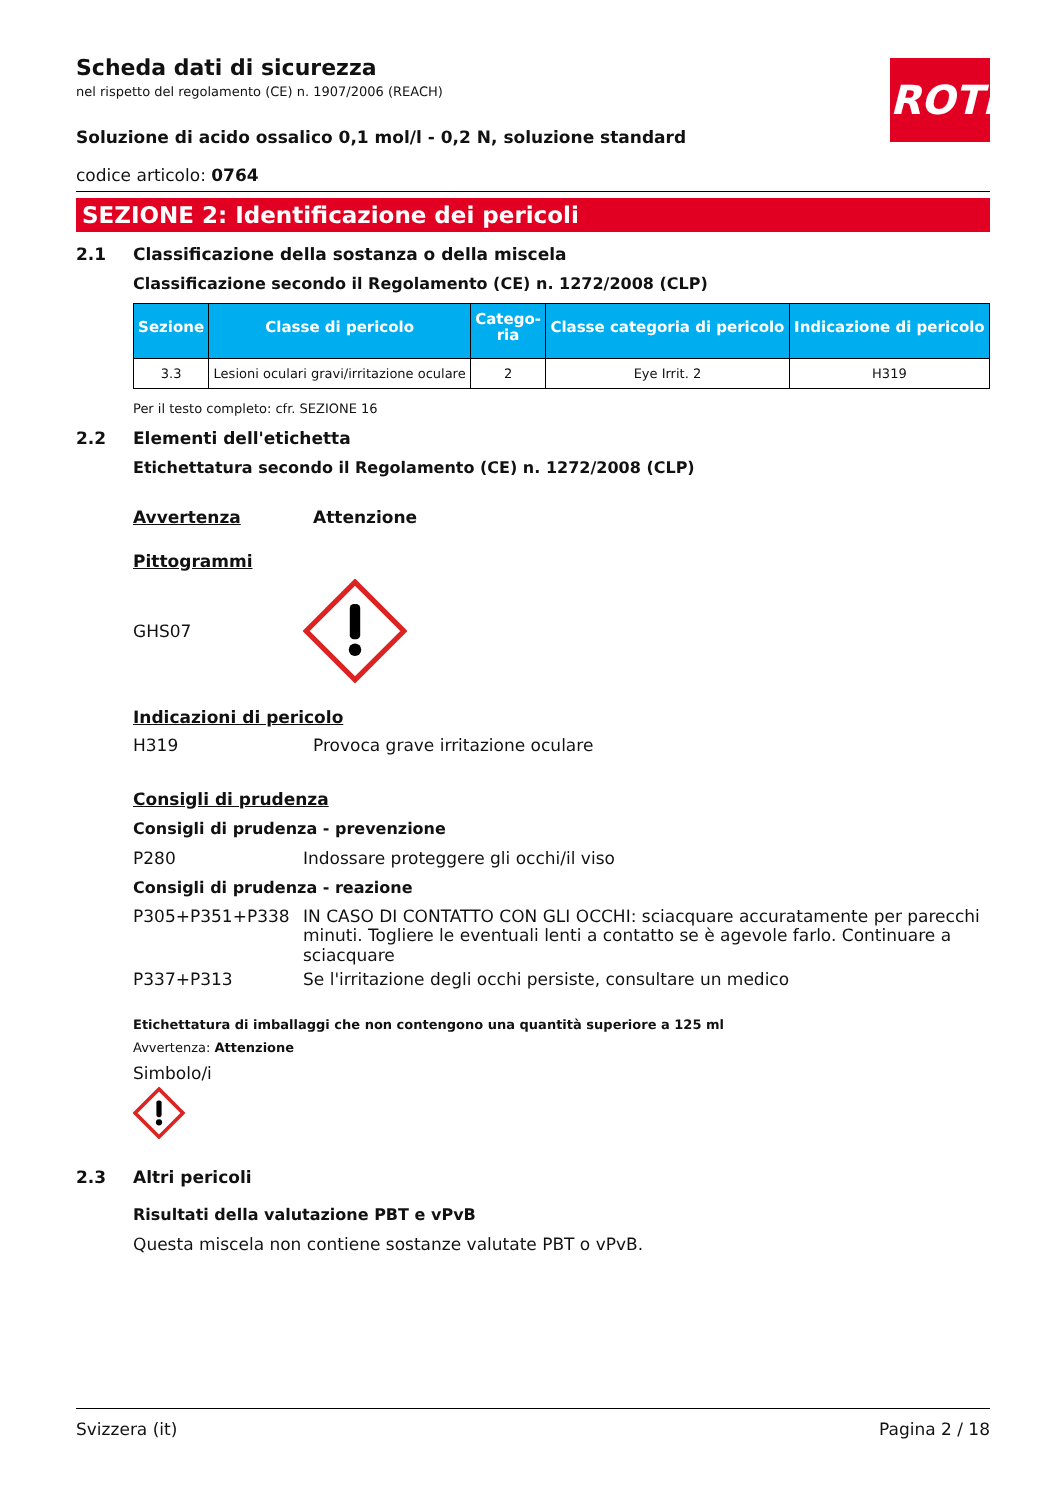ROTH
Scheda dati di sicurezza
nel rispetto del regolamento (CE) n. 1907/2006 (REACH)
Soluzione di acido ossalico 0,1 mol/l - 0,2 N, soluzione standard
codice articolo: 0764
SEZIONE 2: Identificazione dei pericoli
2.1 Classificazione della sostanza o della miscela
Classificazione secondo il Regolamento (CE) n. 1272/2008 (CLP)
| Sezione | Classe di pericolo | Catego- ria | Classe categoria di pericolo | Indicazione di pericolo |
| --- | --- | --- | --- | --- |
| 3.3 | Lesioni oculari gravi/irritazione oculare | 2 | Eye Irrit. 2 | H319 |
Per il testo completo: cfr. SEZIONE 16
2.2 Elementi dell'etichetta
Etichettatura secondo il Regolamento (CE) n. 1272/2008 (CLP)
Avvertenza Attenzione
Pittogrammi
GHS07
Indicazioni di pericolo
H319 Provoca grave irritazione oculare
Consigli di prudenza
Consigli di prudenza - prevenzione
P280 Indossare proteggere gli occhi/il viso
Consigli di prudenza - reazione
P305+P351+P338 IN CASO DI CONTATTO CON GLI OCCHI: sciacquare accuratamente per parecchi minuti. Togliere le eventuali lenti a contatto se è agevole farlo. Continuare a sciacquare
P337+P313 Se l'irritazione degli occhi persiste, consultare un medico
Etichettatura di imballaggi che non contengono una quantità superiore a 125 ml
Avvertenza: Attenzione
Simbolo/i
2.3 Altri pericoli
Risultati della valutazione PBT e vPvB
Questa miscela non contiene sostanze valutate PBT o vPvB.
Svizzera (it) Pagina 2 / 18